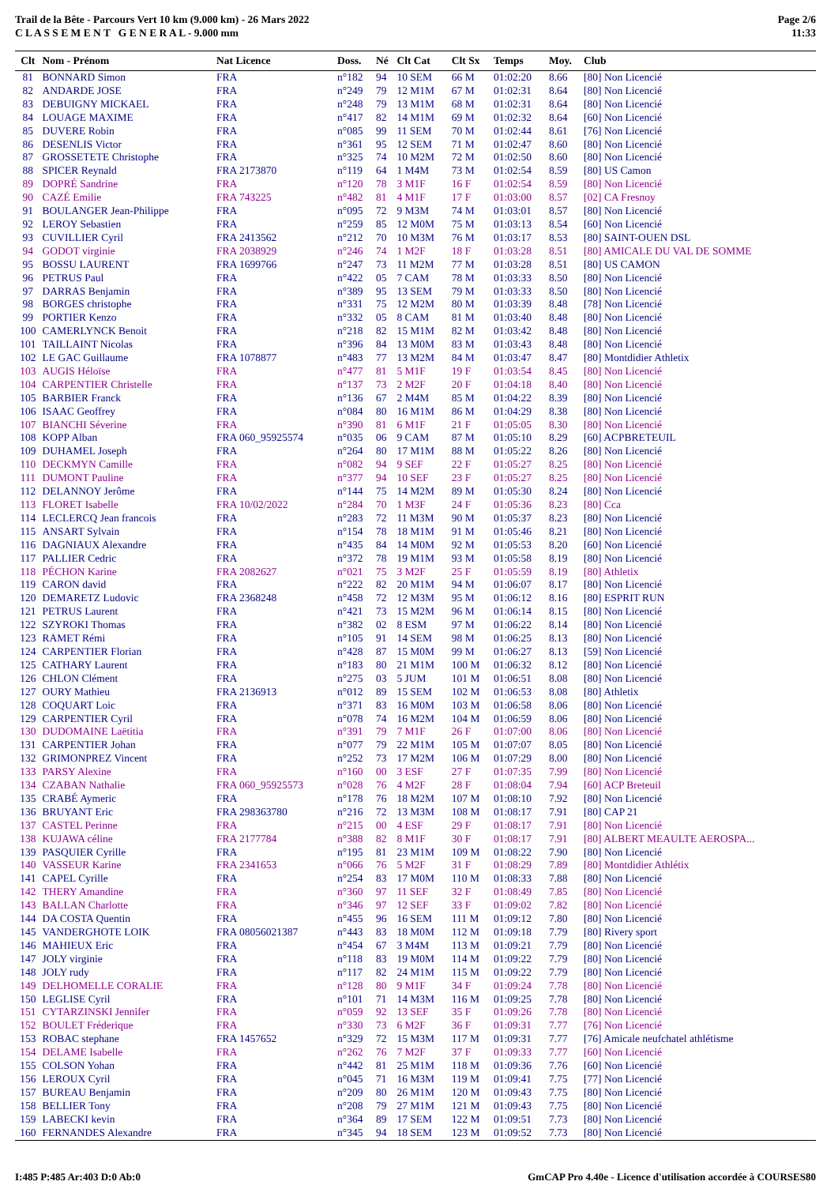Trail de la Bête - Parcours Vert 10 km (9.000 km) - 26 Mars 2022
C L A S S E M E N T G E N E R A L - 9.000 mm
Page 2/6
11:33
| Clt | Nom - Prénom | Nat Licence | Doss. | Né | Clt Cat | Clt Sx | Temps | Moy. | Club |
| --- | --- | --- | --- | --- | --- | --- | --- | --- | --- |
| 81 | BONNARD Simon | FRA | n°182 | 94 | 10 SEM | 66 M | 01:02:20 | 8.66 | [80] Non Licencié |
| 82 | ANDARDE JOSE | FRA | n°249 | 79 | 12 M1M | 67 M | 01:02:31 | 8.64 | [80] Non Licencié |
| 83 | DEBUIGNY MICKAEL | FRA | n°248 | 79 | 13 M1M | 68 M | 01:02:31 | 8.64 | [80] Non Licencié |
| 84 | LOUAGE MAXIME | FRA | n°417 | 82 | 14 M1M | 69 M | 01:02:32 | 8.64 | [60] Non Licencié |
| 85 | DUVERE Robin | FRA | n°085 | 99 | 11 SEM | 70 M | 01:02:44 | 8.61 | [76] Non Licencié |
| 86 | DESENLIS Victor | FRA | n°361 | 95 | 12 SEM | 71 M | 01:02:47 | 8.60 | [80] Non Licencié |
| 87 | GROSSETETE Christophe | FRA | n°325 | 74 | 10 M2M | 72 M | 01:02:50 | 8.60 | [80] Non Licencié |
| 88 | SPICER Reynald | FRA 2173870 | n°119 | 64 | 1 M4M | 73 M | 01:02:54 | 8.59 | [80] US Camon |
| 89 | DOPRÉ Sandrine | FRA | n°120 | 78 | 3 M1F | 16 F | 01:02:54 | 8.59 | [80] Non Licencié |
| 90 | CAZÉ Emilie | FRA 743225 | n°482 | 81 | 4 M1F | 17 F | 01:03:00 | 8.57 | [02] CA Fresnoy |
| 91 | BOULANGER Jean-Philippe | FRA | n°095 | 72 | 9 M3M | 74 M | 01:03:01 | 8.57 | [80] Non Licencié |
| 92 | LEROY Sebastien | FRA | n°259 | 85 | 12 M0M | 75 M | 01:03:13 | 8.54 | [60] Non Licencié |
| 93 | CUVILLIER Cyril | FRA 2413562 | n°212 | 70 | 10 M3M | 76 M | 01:03:17 | 8.53 | [80] SAINT-OUEN DSL |
| 94 | GODOT virginie | FRA 2038929 | n°246 | 74 | 1 M2F | 18 F | 01:03:28 | 8.51 | [80] AMICALE DU VAL DE SOMME |
| 95 | BOSSU LAURENT | FRA 1699766 | n°247 | 73 | 11 M2M | 77 M | 01:03:28 | 8.51 | [80] US CAMON |
| 96 | PETRUS Paul | FRA | n°422 | 05 | 7 CAM | 78 M | 01:03:33 | 8.50 | [80] Non Licencié |
| 97 | DARRAS Benjamin | FRA | n°389 | 95 | 13 SEM | 79 M | 01:03:33 | 8.50 | [80] Non Licencié |
| 98 | BORGES christophe | FRA | n°331 | 75 | 12 M2M | 80 M | 01:03:39 | 8.48 | [78] Non Licencié |
| 99 | PORTIER Kenzo | FRA | n°332 | 05 | 8 CAM | 81 M | 01:03:40 | 8.48 | [80] Non Licencié |
| 100 | CAMERLYNCK Benoit | FRA | n°218 | 82 | 15 M1M | 82 M | 01:03:42 | 8.48 | [80] Non Licencié |
| 101 | TAILLAINT Nicolas | FRA | n°396 | 84 | 13 M0M | 83 M | 01:03:43 | 8.48 | [80] Non Licencié |
| 102 | LE GAC Guillaume | FRA 1078877 | n°483 | 77 | 13 M2M | 84 M | 01:03:47 | 8.47 | [80] Montdidier Athletix |
| 103 | AUGIS Héloïse | FRA | n°477 | 81 | 5 M1F | 19 F | 01:03:54 | 8.45 | [80] Non Licencié |
| 104 | CARPENTIER Christelle | FRA | n°137 | 73 | 2 M2F | 20 F | 01:04:18 | 8.40 | [80] Non Licencié |
| 105 | BARBIER Franck | FRA | n°136 | 67 | 2 M4M | 85 M | 01:04:22 | 8.39 | [80] Non Licencié |
| 106 | ISAAC Geoffrey | FRA | n°084 | 80 | 16 M1M | 86 M | 01:04:29 | 8.38 | [80] Non Licencié |
| 107 | BIANCHI Séverine | FRA | n°390 | 81 | 6 M1F | 21 F | 01:05:05 | 8.30 | [80] Non Licencié |
| 108 | KOPP Alban | FRA 060_95925574 | n°035 | 06 | 9 CAM | 87 M | 01:05:10 | 8.29 | [60] ACPBRETEUIL |
| 109 | DUHAMEL Joseph | FRA | n°264 | 80 | 17 M1M | 88 M | 01:05:22 | 8.26 | [80] Non Licencié |
| 110 | DECKMYN Camille | FRA | n°082 | 94 | 9 SEF | 22 F | 01:05:27 | 8.25 | [80] Non Licencié |
| 111 | DUMONT Pauline | FRA | n°377 | 94 | 10 SEF | 23 F | 01:05:27 | 8.25 | [80] Non Licencié |
| 112 | DELANNOY Jerôme | FRA | n°144 | 75 | 14 M2M | 89 M | 01:05:30 | 8.24 | [80] Non Licencié |
| 113 | FLORET Isabelle | FRA 10/02/2022 | n°284 | 70 | 1 M3F | 24 F | 01:05:36 | 8.23 | [80] Cca |
| 114 | LECLERCQ Jean francois | FRA | n°283 | 72 | 11 M3M | 90 M | 01:05:37 | 8.23 | [80] Non Licencié |
| 115 | ANSART Sylvain | FRA | n°154 | 78 | 18 M1M | 91 M | 01:05:46 | 8.21 | [80] Non Licencié |
| 116 | DAGNIAUX Alexandre | FRA | n°435 | 84 | 14 M0M | 92 M | 01:05:53 | 8.20 | [60] Non Licencié |
| 117 | PALLIER Cedric | FRA | n°372 | 78 | 19 M1M | 93 M | 01:05:58 | 8.19 | [80] Non Licencié |
| 118 | PÉCHON Karine | FRA 2082627 | n°021 | 75 | 3 M2F | 25 F | 01:05:59 | 8.19 | [80] Athletix |
| 119 | CARON david | FRA | n°222 | 82 | 20 M1M | 94 M | 01:06:07 | 8.17 | [80] Non Licencié |
| 120 | DEMARETZ Ludovic | FRA 2368248 | n°458 | 72 | 12 M3M | 95 M | 01:06:12 | 8.16 | [80] ESPRIT RUN |
| 121 | PETRUS Laurent | FRA | n°421 | 73 | 15 M2M | 96 M | 01:06:14 | 8.15 | [80] Non Licencié |
| 122 | SZYROKI Thomas | FRA | n°382 | 02 | 8 ESM | 97 M | 01:06:22 | 8.14 | [80] Non Licencié |
| 123 | RAMET Rémi | FRA | n°105 | 91 | 14 SEM | 98 M | 01:06:25 | 8.13 | [80] Non Licencié |
| 124 | CARPENTIER Florian | FRA | n°428 | 87 | 15 M0M | 99 M | 01:06:27 | 8.13 | [59] Non Licencié |
| 125 | CATHARY Laurent | FRA | n°183 | 80 | 21 M1M | 100 M | 01:06:32 | 8.12 | [80] Non Licencié |
| 126 | CHLON Clément | FRA | n°275 | 03 | 5 JUM | 101 M | 01:06:51 | 8.08 | [80] Non Licencié |
| 127 | OURY Mathieu | FRA 2136913 | n°012 | 89 | 15 SEM | 102 M | 01:06:53 | 8.08 | [80] Athletix |
| 128 | COQUART Loic | FRA | n°371 | 83 | 16 M0M | 103 M | 01:06:58 | 8.06 | [80] Non Licencié |
| 129 | CARPENTIER Cyril | FRA | n°078 | 74 | 16 M2M | 104 M | 01:06:59 | 8.06 | [80] Non Licencié |
| 130 | DUDOMAINE Laëtitia | FRA | n°391 | 79 | 7 M1F | 26 F | 01:07:00 | 8.06 | [80] Non Licencié |
| 131 | CARPENTIER Johan | FRA | n°077 | 79 | 22 M1M | 105 M | 01:07:07 | 8.05 | [80] Non Licencié |
| 132 | GRIMONPREZ Vincent | FRA | n°252 | 73 | 17 M2M | 106 M | 01:07:29 | 8.00 | [80] Non Licencié |
| 133 | PARSY Alexine | FRA | n°160 | 00 | 3 ESF | 27 F | 01:07:35 | 7.99 | [80] Non Licencié |
| 134 | CZABAN Nathalie | FRA 060_95925573 | n°028 | 76 | 4 M2F | 28 F | 01:08:04 | 7.94 | [60] ACP Breteuil |
| 135 | CRABÉ Aymeric | FRA | n°178 | 76 | 18 M2M | 107 M | 01:08:10 | 7.92 | [80] Non Licencié |
| 136 | BRUYANT Eric | FRA 298363780 | n°216 | 72 | 13 M3M | 108 M | 01:08:17 | 7.91 | [80] CAP 21 |
| 137 | CASTEL Perinne | FRA | n°215 | 00 | 4 ESF | 29 F | 01:08:17 | 7.91 | [80] Non Licencié |
| 138 | KUJAWA céline | FRA 2177784 | n°388 | 82 | 8 M1F | 30 F | 01:08:17 | 7.91 | [80] ALBERT MEAULTE AEROSPA... |
| 139 | PASQUIER Cyrille | FRA | n°195 | 81 | 23 M1M | 109 M | 01:08:22 | 7.90 | [80] Non Licencié |
| 140 | VASSEUR Karine | FRA 2341653 | n°066 | 76 | 5 M2F | 31 F | 01:08:29 | 7.89 | [80] Montdidier Athlétix |
| 141 | CAPEL Cyrille | FRA | n°254 | 83 | 17 M0M | 110 M | 01:08:33 | 7.88 | [80] Non Licencié |
| 142 | THERY Amandine | FRA | n°360 | 97 | 11 SEF | 32 F | 01:08:49 | 7.85 | [80] Non Licencié |
| 143 | BALLAN Charlotte | FRA | n°346 | 97 | 12 SEF | 33 F | 01:09:02 | 7.82 | [80] Non Licencié |
| 144 | DA COSTA Quentin | FRA | n°455 | 96 | 16 SEM | 111 M | 01:09:12 | 7.80 | [80] Non Licencié |
| 145 | VANDERGHOTE LOIK | FRA 08056021387 | n°443 | 83 | 18 M0M | 112 M | 01:09:18 | 7.79 | [80] Rivery sport |
| 146 | MAHIEUX Eric | FRA | n°454 | 67 | 3 M4M | 113 M | 01:09:21 | 7.79 | [80] Non Licencié |
| 147 | JOLY virginie | FRA | n°118 | 83 | 19 M0M | 114 M | 01:09:22 | 7.79 | [80] Non Licencié |
| 148 | JOLY rudy | FRA | n°117 | 82 | 24 M1M | 115 M | 01:09:22 | 7.79 | [80] Non Licencié |
| 149 | DELHOMELLE CORALIE | FRA | n°128 | 80 | 9 M1F | 34 F | 01:09:24 | 7.78 | [80] Non Licencié |
| 150 | LEGLISE Cyril | FRA | n°101 | 71 | 14 M3M | 116 M | 01:09:25 | 7.78 | [80] Non Licencié |
| 151 | CYTARZINSKI Jennifer | FRA | n°059 | 92 | 13 SEF | 35 F | 01:09:26 | 7.78 | [80] Non Licencié |
| 152 | BOULET Fréderique | FRA | n°330 | 73 | 6 M2F | 36 F | 01:09:31 | 7.77 | [76] Non Licencié |
| 153 | ROBAC stephane | FRA 1457652 | n°329 | 72 | 15 M3M | 117 M | 01:09:31 | 7.77 | [76] Amicale neufchatel athlétisme |
| 154 | DELAME Isabelle | FRA | n°262 | 76 | 7 M2F | 37 F | 01:09:33 | 7.77 | [60] Non Licencié |
| 155 | COLSON Yohan | FRA | n°442 | 81 | 25 M1M | 118 M | 01:09:36 | 7.76 | [60] Non Licencié |
| 156 | LEROUX Cyril | FRA | n°045 | 71 | 16 M3M | 119 M | 01:09:41 | 7.75 | [77] Non Licencié |
| 157 | BUREAU Benjamin | FRA | n°209 | 80 | 26 M1M | 120 M | 01:09:43 | 7.75 | [80] Non Licencié |
| 158 | BELLIER Tony | FRA | n°208 | 79 | 27 M1M | 121 M | 01:09:43 | 7.75 | [80] Non Licencié |
| 159 | LABECKI kevin | FRA | n°364 | 89 | 17 SEM | 122 M | 01:09:51 | 7.73 | [80] Non Licencié |
| 160 | FERNANDES Alexandre | FRA | n°345 | 94 | 18 SEM | 123 M | 01:09:52 | 7.73 | [80] Non Licencié |
I:485 P:485 Ar:403 D:0 Ab:0 GmCAP Pro 4.40e - Licence d'utilisation accordée à COURSES80